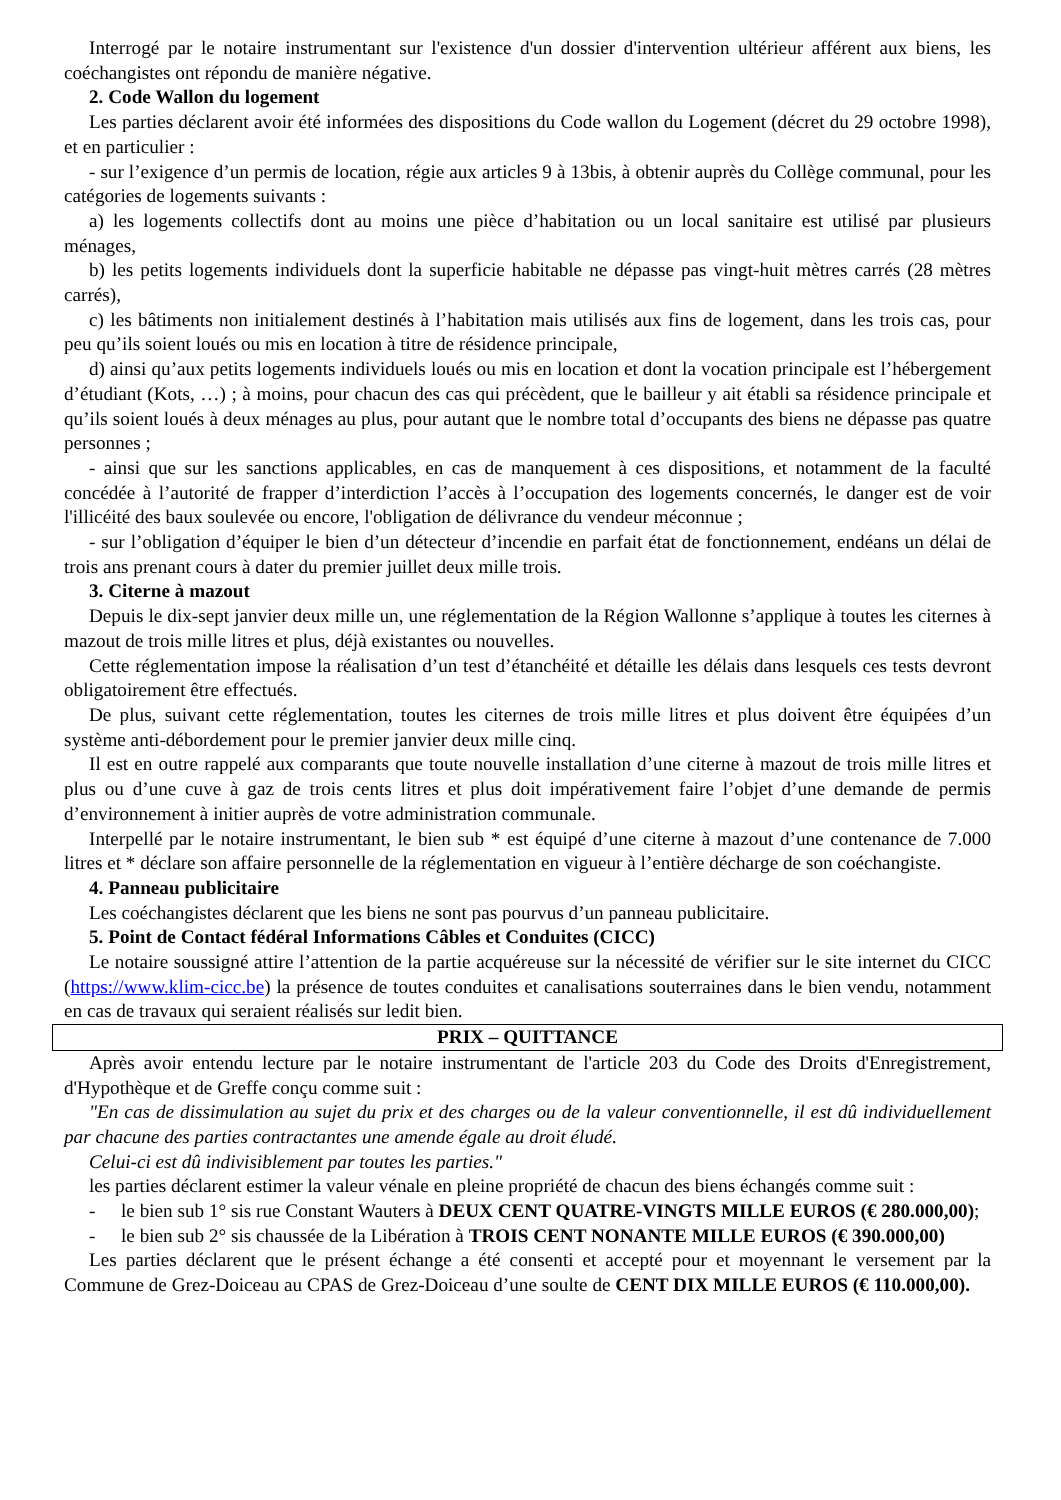Interrogé par le notaire instrumentant sur l'existence d'un dossier d'intervention ultérieur afférent aux biens, les coéchangistes ont répondu de manière négative.
2. Code Wallon du logement
Les parties déclarent avoir été informées des dispositions du Code wallon du Logement (décret du 29 octobre 1998), et en particulier :
- sur l’exigence d’un permis de location, régie aux articles 9 à 13bis, à obtenir auprès du Collège communal, pour les catégories de logements suivants :
a) les logements collectifs dont au moins une pièce d’habitation ou un local sanitaire est utilisé par plusieurs ménages,
b) les petits logements individuels dont la superficie habitable ne dépasse pas vingt-huit mètres carrés (28 mètres carrés),
c) les bâtiments non initialement destinés à l’habitation mais utilisés aux fins de logement, dans les trois cas, pour peu qu’ils soient loués ou mis en location à titre de résidence principale,
d) ainsi qu’aux petits logements individuels loués ou mis en location et dont la vocation principale est l’hébergement d’étudiant (Kots, …) ; à moins, pour chacun des cas qui précèdent, que le bailleur y ait établi sa résidence principale et qu’ils soient loués à deux ménages au plus, pour autant que le nombre total d’occupants des biens ne dépasse pas quatre personnes ;
- ainsi que sur les sanctions applicables, en cas de manquement à ces dispositions, et notamment de la faculté concédée à l’autorité de frapper d’interdiction l’accès à l’occupation des logements concernés, le danger est de voir l'illicéité des baux soulevée ou encore, l'obligation de délivrance du vendeur méconnue ;
- sur l’obligation d’équiper le bien d’un détecteur d’incendie en parfait état de fonctionnement, endéans un délai de trois ans prenant cours à dater du premier juillet deux mille trois.
3. Citerne à mazout
Depuis le dix-sept janvier deux mille un, une réglementation de la Région Wallonne s’applique à toutes les citernes à mazout de trois mille litres et plus, déjà existantes ou nouvelles.
Cette réglementation impose la réalisation d’un test d’étanchéité et détaille les délais dans lesquels ces tests devront obligatoirement être effectués.
De plus, suivant cette réglementation, toutes les citernes de trois mille litres et plus doivent être équipées d’un système anti-débordement pour le premier janvier deux mille cinq.
Il est en outre rappelé aux comparants que toute nouvelle installation d’une citerne à mazout de trois mille litres et plus ou d’une cuve à gaz de trois cents litres et plus doit impérativement faire l’objet d’une demande de permis d’environnement à initier auprès de votre administration communale.
Interpellé par le notaire instrumentant, le bien sub * est équipé d’une citerne à mazout d’une contenance de 7.000 litres et * déclare son affaire personnelle de la réglementation en vigueur à l’entière décharge de son coéchangiste.
4. Panneau publicitaire
Les coéchangistes déclarent que les biens ne sont pas pourvus d’un panneau publicitaire.
5. Point de Contact fédéral Informations Câbles et Conduites (CICC)
Le notaire soussigné attire l’attention de la partie acquéreuse sur la nécessité de vérifier sur le site internet du CICC (https://www.klim-cicc.be) la présence de toutes conduites et canalisations souterraines dans le bien vendu, notamment en cas de travaux qui seraient réalisés sur ledit bien.
PRIX – QUITTANCE
Après avoir entendu lecture par le notaire instrumentant de l'article 203 du Code des Droits d'Enregistrement, d'Hypothèque et de Greffe conçu comme suit :
"En cas de dissimulation au sujet du prix et des charges ou de la valeur conventionnelle, il est dû individuellement par chacune des parties contractantes une amende égale au droit éludé.
Celui-ci est dû indivisiblement par toutes les parties."
les parties déclarent estimer la valeur vénale en pleine propriété de chacun des biens échangés comme suit :
- le bien sub 1° sis rue Constant Wauters à DEUX CENT QUATRE-VINGTS MILLE EUROS (€ 280.000,00);
- le bien sub 2° sis chaussée de la Libération à TROIS CENT NONANTE MILLE EUROS (€ 390.000,00)
Les parties déclarent que le présent échange a été consenti et accepté pour et moyennant le versement par la Commune de Grez-Doiceau au CPAS de Grez-Doiceau d’une soulte de CENT DIX MILLE EUROS (€ 110.000,00).